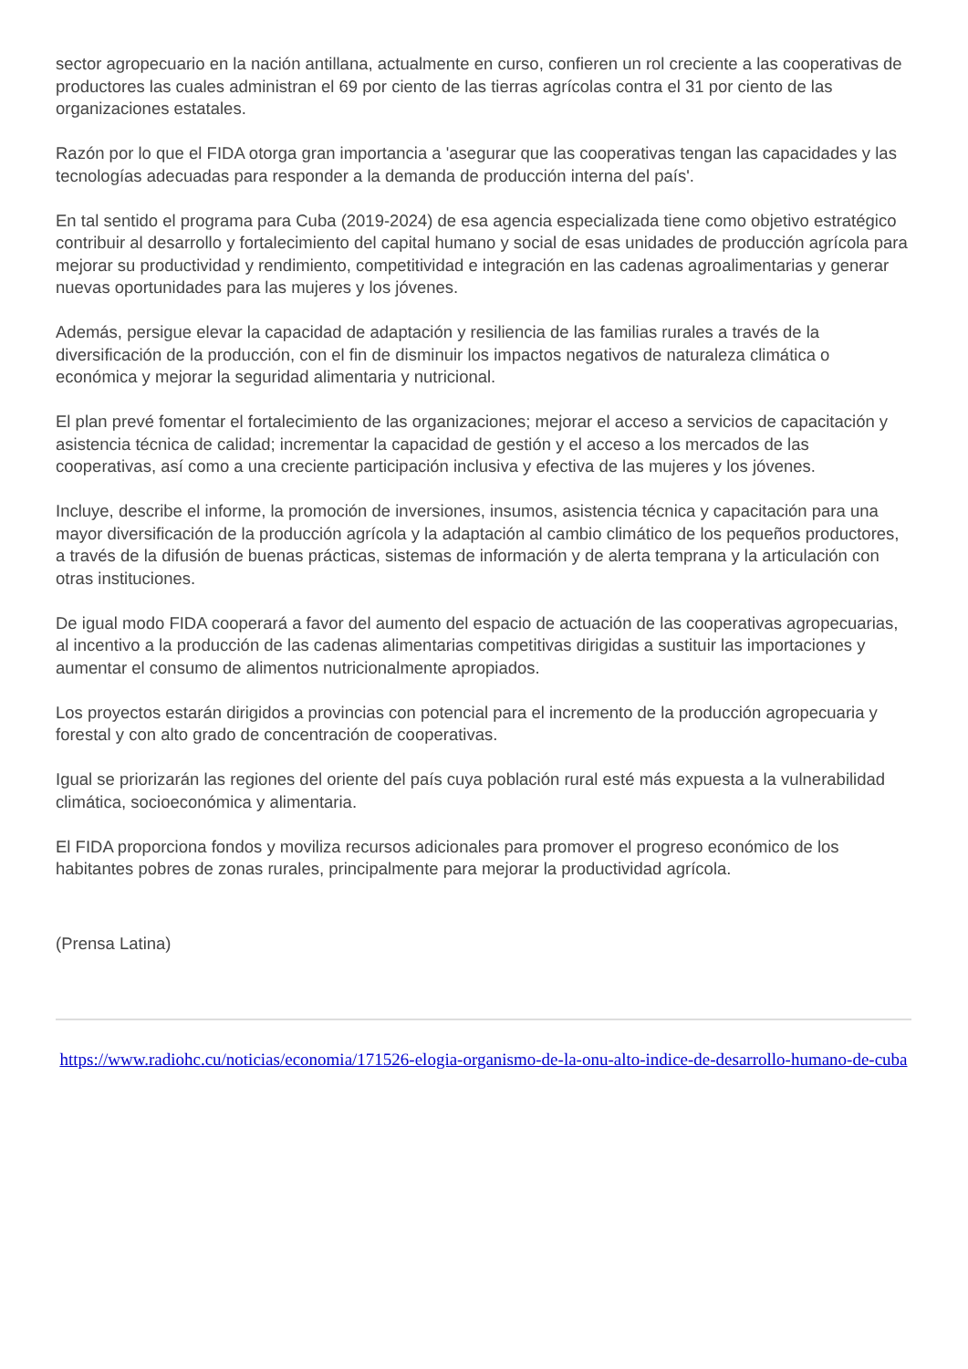sector agropecuario en la nación antillana, actualmente en curso, confieren un rol creciente a las cooperativas de productores las cuales administran el 69 por ciento de las tierras agrícolas contra el 31 por ciento de las organizaciones estatales.
Razón por lo que el FIDA otorga gran importancia a 'asegurar que las cooperativas tengan las capacidades y las tecnologías adecuadas para responder a la demanda de producción interna del país'.
En tal sentido el programa para Cuba (2019-2024) de esa agencia especializada tiene como objetivo estratégico contribuir al desarrollo y fortalecimiento del capital humano y social de esas unidades de producción agrícola para mejorar su productividad y rendimiento, competitividad e integración en las cadenas agroalimentarias y generar nuevas oportunidades para las mujeres y los jóvenes.
Además, persigue elevar la capacidad de adaptación y resiliencia de las familias rurales a través de la diversificación de la producción, con el fin de disminuir los impactos negativos de naturaleza climática o económica y mejorar la seguridad alimentaria y nutricional.
El plan prevé fomentar el fortalecimiento de las organizaciones; mejorar el acceso a servicios de capacitación y asistencia técnica de calidad; incrementar la capacidad de gestión y el acceso a los mercados de las cooperativas, así como a una creciente participación inclusiva y efectiva de las mujeres y los jóvenes.
Incluye, describe el informe, la promoción de inversiones, insumos, asistencia técnica y capacitación para una mayor diversificación de la producción agrícola y la adaptación al cambio climático de los pequeños productores, a través de la difusión de buenas prácticas, sistemas de información y de alerta temprana y la articulación con otras instituciones.
De igual modo FIDA cooperará a favor del aumento del espacio de actuación de las cooperativas agropecuarias, al incentivo a la producción de las cadenas alimentarias competitivas dirigidas a sustituir las importaciones y aumentar el consumo de alimentos nutricionalmente apropiados.
Los proyectos estarán dirigidos a provincias con potencial para el incremento de la producción agropecuaria y forestal y con alto grado de concentración de cooperativas.
Igual se priorizarán las regiones del oriente del país cuya población rural esté más expuesta a la vulnerabilidad climática, socioeconómica y alimentaria.
El FIDA proporciona fondos y moviliza recursos adicionales para promover el progreso económico de los habitantes pobres de zonas rurales, principalmente para mejorar la productividad agrícola.
(Prensa Latina)
https://www.radiohc.cu/noticias/economia/171526-elogia-organismo-de-la-onu-alto-indice-de-desarrollo-humano-de-cuba